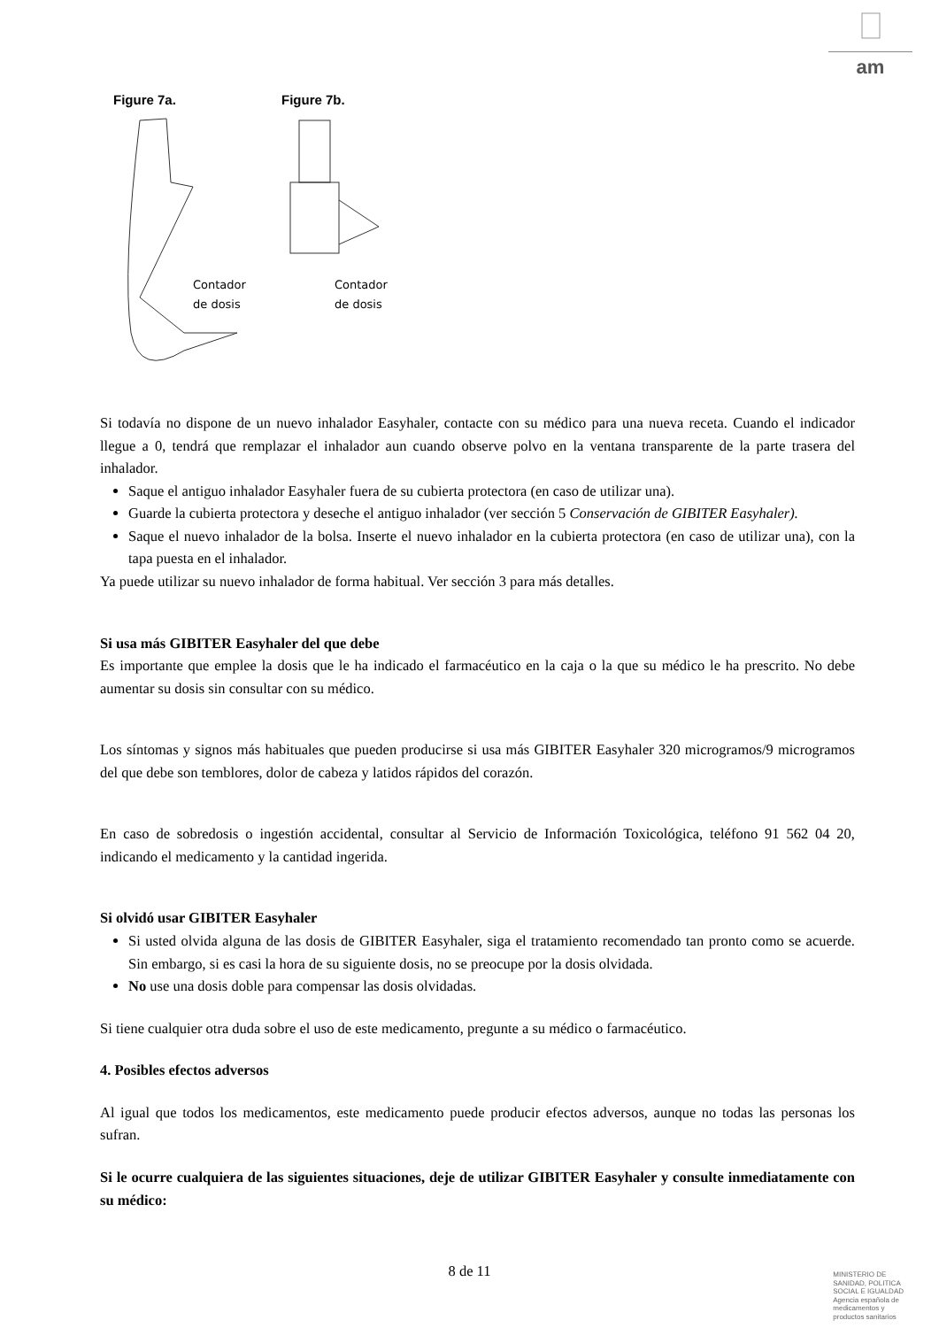am
Figure 7a.
Contador
de dosis
Figure 7b.
Contador
de dosis
Si todavía no dispone de un nuevo inhalador Easyhaler, contacte con su médico para una nueva receta. Cuando el indicador llegue a 0, tendrá que remplazar el inhalador aun cuando observe polvo en la ventana transparente de la parte trasera del inhalador.
Saque el antiguo inhalador Easyhaler fuera de su cubierta protectora (en caso de utilizar una).
Guarde la cubierta protectora y deseche el antiguo inhalador (ver sección 5 Conservación de GIBITER Easyhaler).
Saque el nuevo inhalador de la bolsa. Inserte el nuevo inhalador en la cubierta protectora (en caso de utilizar una), con la tapa puesta en el inhalador.
Ya puede utilizar su nuevo inhalador de forma habitual. Ver sección 3 para más detalles.
Si usa más GIBITER Easyhaler del que debe
Es importante que emplee la dosis que le ha indicado el farmacéutico en la caja o la que su médico le ha prescrito. No debe aumentar su dosis sin consultar con su médico.
Los síntomas y signos más habituales que pueden producirse si usa más GIBITER Easyhaler 320 microgramos/9 microgramos del que debe son temblores, dolor de cabeza y latidos rápidos del corazón.
En caso de sobredosis o ingestión accidental, consultar al Servicio de Información Toxicológica, teléfono 91 562 04 20, indicando el medicamento y la cantidad ingerida.
Si olvidó usar GIBITER Easyhaler
Si usted olvida alguna de las dosis de GIBITER Easyhaler, siga el tratamiento recomendado tan pronto como se acuerde. Sin embargo, si es casi la hora de su siguiente dosis, no se preocupe por la dosis olvidada.
No use una dosis doble para compensar las dosis olvidadas.
Si tiene cualquier otra duda sobre el uso de este medicamento, pregunte a su médico o farmacéutico.
4. Posibles efectos adversos
Al igual que todos los medicamentos, este medicamento puede producir efectos adversos, aunque no todas las personas los sufran.
Si le ocurre cualquiera de las siguientes situaciones, deje de utilizar GIBITER Easyhaler y consulte inmediatamente con su médico:
8 de 11
MINISTERIO DE
SANIDAD, POLITICA
SOCIAL E IGUALDAD
Agencia española de
medicamentos y
productos sanitarios